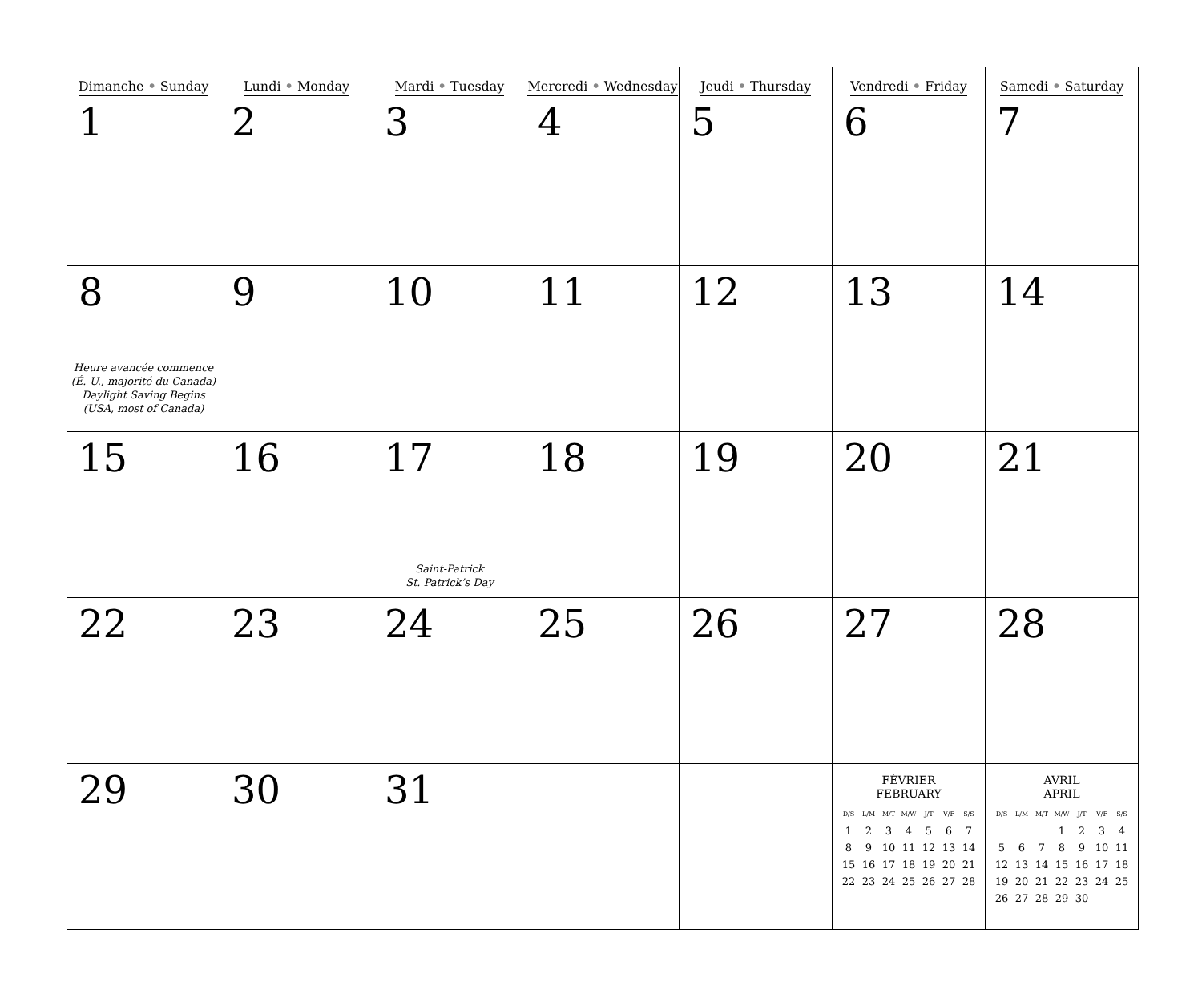| Dimanche • Sunday 1 | Lundi • Monday 2 | Mardi • Tuesday 3 | Mercredi • Wednesday 4 | Jeudi • Thursday 5 | Vendredi • Friday 6 | Samedi • Saturday 7 |
| 8 Heure avancée commence (É.-U., majorité du Canada) Daylight Saving Begins (USA, most of Canada) | 9 | 10 | 11 | 12 | 13 | 14 |
| 15 | 16 | 17 Saint-Patrick St. Patrick’s Day | 18 | 19 | 20 | 21 |
| 22 | 23 | 24 | 25 | 26 | 27 | 28 |
| 29 | 30 | 31 | | | FÉVRIER FEBRUARY / D/S / L/M / M/T / M/W / J/T / V/F / S/S / / --- / --- / --- / --- / --- / --- / --- / / 1 / 2 / 3 / 4 / 5 / 6 / 7 / / 8 / 9 / 10 / 11 / 12 / 13 / 14 / / 15 / 16 / 17 / 18 / 19 / 20 / 21 / / 22 / 23 / 24 / 25 / 26 / 27 / 28 / | AVRIL APRIL / D/S / L/M / M/T / M/W / J/T / V/F / S/S / / --- / --- / --- / --- / --- / --- / --- / / / / / 1 / 2 / 3 / 4 / / 5 / 6 / 7 / 8 / 9 / 10 / 11 / / 12 / 13 / 14 / 15 / 16 / 17 / 18 / / 19 / 20 / 21 / 22 / 23 / 24 / 25 / / 26 / 27 / 28 / 29 / 30 / / / |